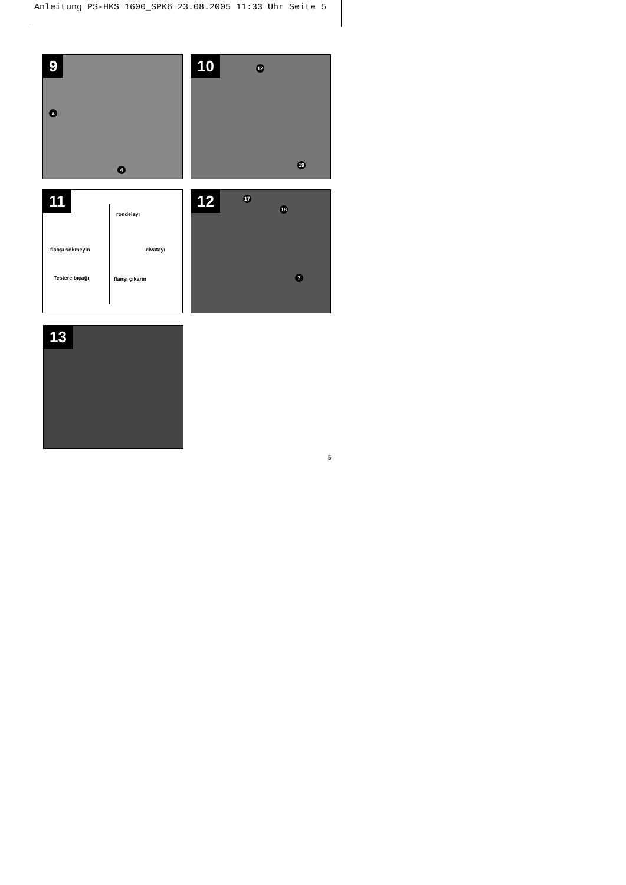Anleitung PS-HKS 1600_SPK6 23.08.2005 11:33 Uhr Seite 5
9
a
4
10 12
19
11
rondelayı
flanşı sökmeyin civatayı
Testere bıçağı flanşı çıkarın
12 17
18
7
13
5